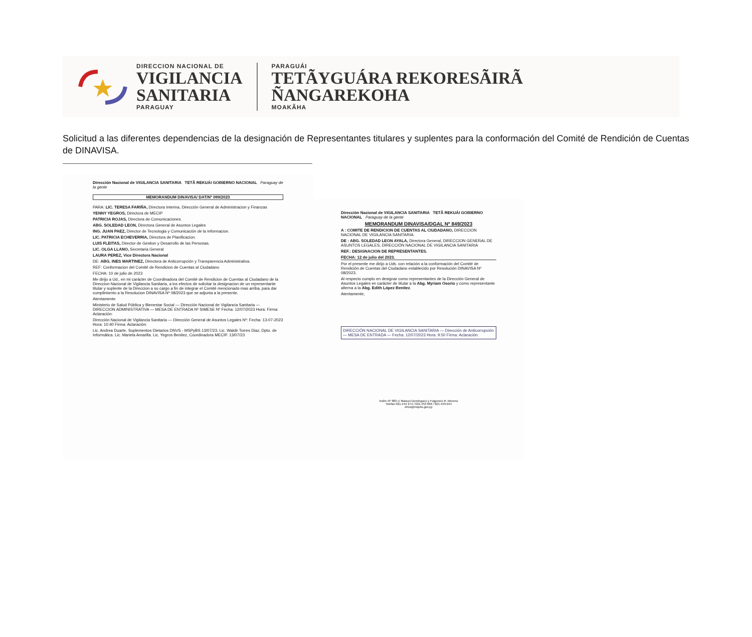DIRECCION NACIONAL DE
VIGILANCIA
SANITARIA
PARAGUAY
PARAGUÁI
TETÃYGUÁRA REKORESÃIRÃ
ÑANGAREKOHA
MOAKÃHA
Solicitud a las diferentes dependencias de la designación de Representantes titulares y suplentes para la conformación del Comité de Rendición de Cuentas de DINAVISA.
Dirección Nacional de VIGILANCIA SANITARIA TETÃ REKUÁI GOBIERNO NACIONAL Paraguay de la gente
MEMORANDUM DINAVISA/ DAT/Nº 099/2023
PARA: LIC. TERESA FARIÑA, Directora Interina, Dirección General de Administracion y Finanzas
YENNY YEGROS, Directora de MECIP
PATRICIA ROJAS, Directora de Comunicaciones.
ABG. SOLEDAD LEON, Directora General de Asuntos Legales
ING. JUAN PAEZ, Director de Tecnologia y Comunicación de la Informacion.
LIC. PATRICIA ECHEVERRIA, Directora de Planificacion.
LUIS FLEITAS, Director de Gestion y Desarrollo de las Personas.
LIC. OLGA LLANO, Secretaria General
LAURA PEREZ, Vice Directora Nacional
DE: ABG. INES MARTINEZ, Directora de Anticorrupción y Transparencia Administrativa.
REF: Conformacion del Comité de Rendicion de Cuentas al Ciudadano
FECHA: 10 de julio de 2023
Me dirijo a Ud., en mi carácter de Coordinadora del Comité de Rendicion de Cuentas al Ciudadano de la Direccion Nacional de Vigilancia Sanitaria, a los efectos de solicitar la designacion de un representante titular y suplente de la Direccion a su cargo a fin de integrar el Comité mencionado mas arriba, para dar cumplimiento a la Resolucion DINAVISA Nº 08/2023 que se adjunta a la presente.
Atentamente
Ministerio de Salud Pública y Bienestar Social — Dirección Nacional de Vigilancia Sanitaria — DIRECCION ADMINISTRATIVA — MESA DE ENTRADA Nº SIMESE Nº Fecha: 12/07/2023 Hora: Firma: Aclaración:
Dirección Nacional de Vigilancia Sanitaria — Dirección General de Asuntos Legales Nº: Fecha: 13-07-2023 Hora: 10:40 Firma: Aclaración:
Lic. Andrea Duarte, Suplementos Dietarios DNVS - MSPyBS 13/07/23. Lic. Waldir Torres Diaz, Dpto. de Informática. Lic. Mariela Amarilla. Lic. Yegros Benitez, Coordinadora MECIP. 13/07/23
Dirección Nacional de VIGILANCIA SANITARIA TETÃ REKUÁI GOBIERNO NACIONAL Paraguay de la gente
MEMORANDUM DINAVISA/DGAL Nº 849/2023
A : COMITE DE RENDICION DE CUENTAS AL CIUDADANO, DIRECCION NACIONAL DE VIGILANCIA SANITARIA.
DE : ABG. SOLEDAD LEON AYALA, Directora General, DIRECCION GENERAL DE ASUNTOS LEGALES, DIRECCIÓN NACIONAL DE VIGILANCIA SANITARIA
REF.: DESIGNACION DE REPRESENTANTES.
FECHA: 12 de julio del 2023.
Por el presente me dirijo a Uds. con relación a la conformación del Comité de Rendición de Cuentas del Ciudadano establecido por Resolución DINAVISA Nº 08/2023.
Al respecto cumplo en designar como representantes de la Dirección General de Asuntos Legales en carácter de titular a la Abg. Myriam Osorio y como representante alterna a la Abg. Edith López Benítez.
Atentamente,
DIRECCIÓN NACIONAL DE VIGILANCIA SANITARIA — Dirección de Anticorrupción — MESA DE ENTRADA — Fecha: 12/07/2023 Hora: 9:50 Firma: Aclaración:
Insfre Nº 883 c/ Manuel Domínguez y Fulgencio R. Moreno
Telefax 021-444 274 / 021-453 666 / 021-449-944
dnvs@mspbs.gov.py